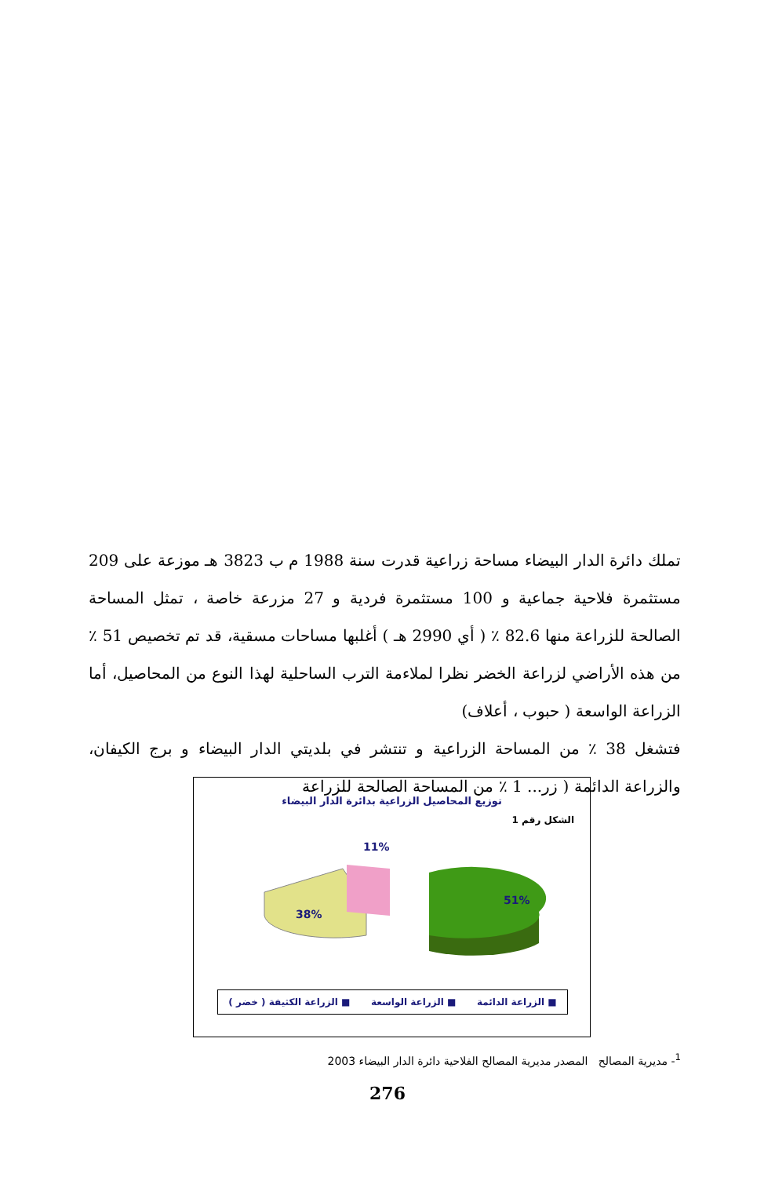تملك دائرة الدار البيضاء مساحة زراعية قدرت سنة 1988 م ب 3823 هـ موزعة على 209 مستثمرة فلاحية جماعية و 100 مستثمرة فردية و 27 مزرعة خاصة ، تمثل المساحة الصالحة للزراعة منها 82.6 ٪ ( أي 2990 هـ ) أغلبها مساحات مسقية، قد تم تخصيص 51 ٪ من هذه الأراضي لزراعة الخضر نظرا لملاءمة الترب الساحلية لهذا النوع من المحاصيل، أما الزراعة الواسعة ( حبوب ، أعلاف)
فتشغل 38 ٪ من المساحة الزراعية و تنتشر في بلديتي الدار البيضاء و برج الكيفان، والزراعة الدائمة ( زر... 1 ٪ من المساحة الصالحة للزراعة
توزيع المحاصيل الزراعية بدائرة الدار البيضاء
الشكل رقم 1
11%
38%
51%
■ الزراعة الدائمة ■ الزراعة الواسعة ■ الزراعة الكثيفة ( خضر )
<sup>1</sup>- مديرية المصالح المصدر مديرية المصالح الفلاحية دائرة الدار البيضاء 2003
276